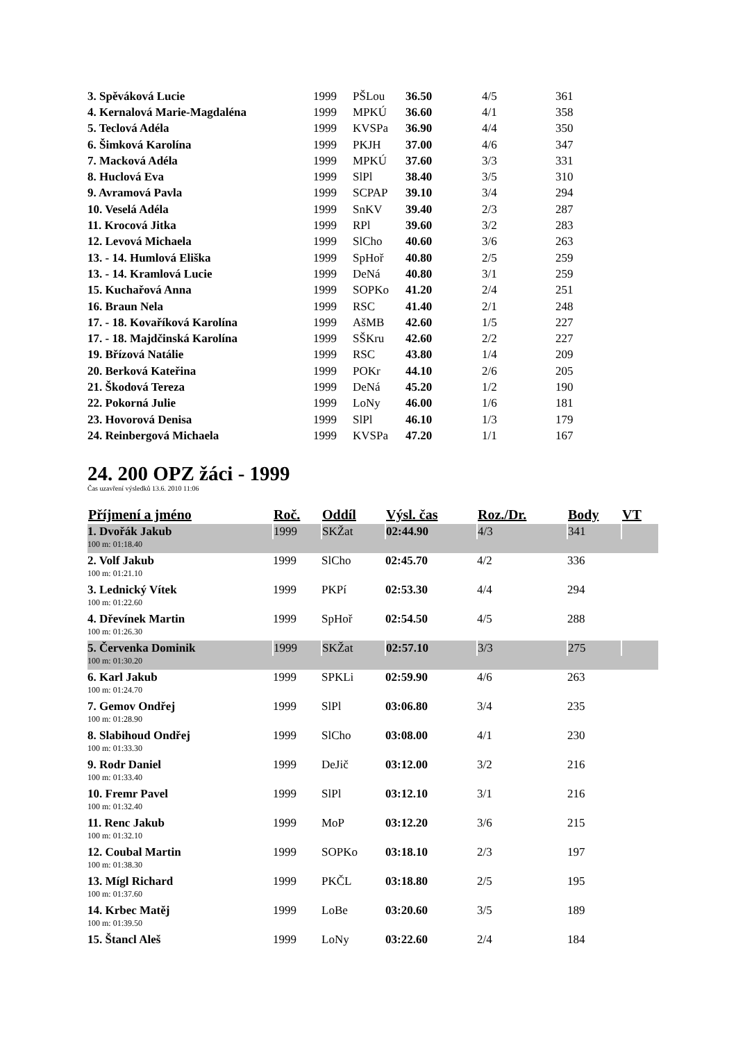| 3. Spěváková Lucie | 1999 | PŠLou | 36.50 | 4/5 | 361 |
| 4. Kernalová Marie-Magdaléna | 1999 | MPKÚ | 36.60 | 4/1 | 358 |
| 5. Teclová Adéla | 1999 | KVSPa | 36.90 | 4/4 | 350 |
| 6. Šimková Karolína | 1999 | PKJH | 37.00 | 4/6 | 347 |
| 7. Macková Adéla | 1999 | MPKÚ | 37.60 | 3/3 | 331 |
| 8. Huclová Eva | 1999 | SlPl | 38.40 | 3/5 | 310 |
| 9. Avramová Pavla | 1999 | SCPAP | 39.10 | 3/4 | 294 |
| 10. Veselá Adéla | 1999 | SnKV | 39.40 | 2/3 | 287 |
| 11. Krocová Jitka | 1999 | RPl | 39.60 | 3/2 | 283 |
| 12. Levová Michaela | 1999 | SlCho | 40.60 | 3/6 | 263 |
| 13. - 14. Humlová Eliška | 1999 | SpHoř | 40.80 | 2/5 | 259 |
| 13. - 14. Kramlová Lucie | 1999 | DeNá | 40.80 | 3/1 | 259 |
| 15. Kuchařová Anna | 1999 | SOPKo | 41.20 | 2/4 | 251 |
| 16. Braun Nela | 1999 | RSC | 41.40 | 2/1 | 248 |
| 17. - 18. Kovaříková Karolína | 1999 | AšMB | 42.60 | 1/5 | 227 |
| 17. - 18. Majdčinská Karolína | 1999 | SŠKru | 42.60 | 2/2 | 227 |
| 19. Břízová Natálie | 1999 | RSC | 43.80 | 1/4 | 209 |
| 20. Berková Kateřina | 1999 | POKr | 44.10 | 2/6 | 205 |
| 21. Škodová Tereza | 1999 | DeNá | 45.20 | 1/2 | 190 |
| 22. Pokorná Julie | 1999 | LoNy | 46.00 | 1/6 | 181 |
| 23. Hovorová Denisa | 1999 | SlPl | 46.10 | 1/3 | 179 |
| 24. Reinbergová Michaela | 1999 | KVSPa | 47.20 | 1/1 | 167 |
24. 200 OPZ žáci - 1999
Čas uzavření výsledků 13.6. 2010 11:06
| Příjmení a jméno | Roč. | Oddíl | Výsl. čas | Roz./Dr. | Body | VT |
| --- | --- | --- | --- | --- | --- | --- |
| 1. Dvořák Jakub | 1999 | SKŽat | 02:44.90 | 4/3 | 341 | |
| 100 m: 01:18.40 | | | | | | |
| 2. Volf Jakub | 1999 | SlCho | 02:45.70 | 4/2 | 336 | |
| 100 m: 01:21.10 | | | | | | |
| 3. Lednický Vítek | 1999 | PKPí | 02:53.30 | 4/4 | 294 | |
| 100 m: 01:22.60 | | | | | | |
| 4. Dřevínek Martin | 1999 | SpHoř | 02:54.50 | 4/5 | 288 | |
| 100 m: 01:26.30 | | | | | | |
| 5. Červenka Dominik | 1999 | SKŽat | 02:57.10 | 3/3 | 275 | |
| 100 m: 01:30.20 | | | | | | |
| 6. Karl Jakub | 1999 | SPKLi | 02:59.90 | 4/6 | 263 | |
| 100 m: 01:24.70 | | | | | | |
| 7. Gemov Ondřej | 1999 | SlPl | 03:06.80 | 3/4 | 235 | |
| 100 m: 01:28.90 | | | | | | |
| 8. Slabihoud Ondřej | 1999 | SlCho | 03:08.00 | 4/1 | 230 | |
| 100 m: 01:33.30 | | | | | | |
| 9. Rodr Daniel | 1999 | DeJič | 03:12.00 | 3/2 | 216 | |
| 100 m: 01:33.40 | | | | | | |
| 10. Fremr Pavel | 1999 | SlPl | 03:12.10 | 3/1 | 216 | |
| 100 m: 01:32.40 | | | | | | |
| 11. Renc Jakub | 1999 | MoP | 03:12.20 | 3/6 | 215 | |
| 100 m: 01:32.10 | | | | | | |
| 12. Coubal Martin | 1999 | SOPKo | 03:18.10 | 2/3 | 197 | |
| 100 m: 01:38.30 | | | | | | |
| 13. Mígl Richard | 1999 | PKČL | 03:18.80 | 2/5 | 195 | |
| 100 m: 01:37.60 | | | | | | |
| 14. Krbec Matěj | 1999 | LoBe | 03:20.60 | 3/5 | 189 | |
| 100 m: 01:39.50 | | | | | | |
| 15. Štancl Aleš | 1999 | LoNy | 03:22.60 | 2/4 | 184 | |